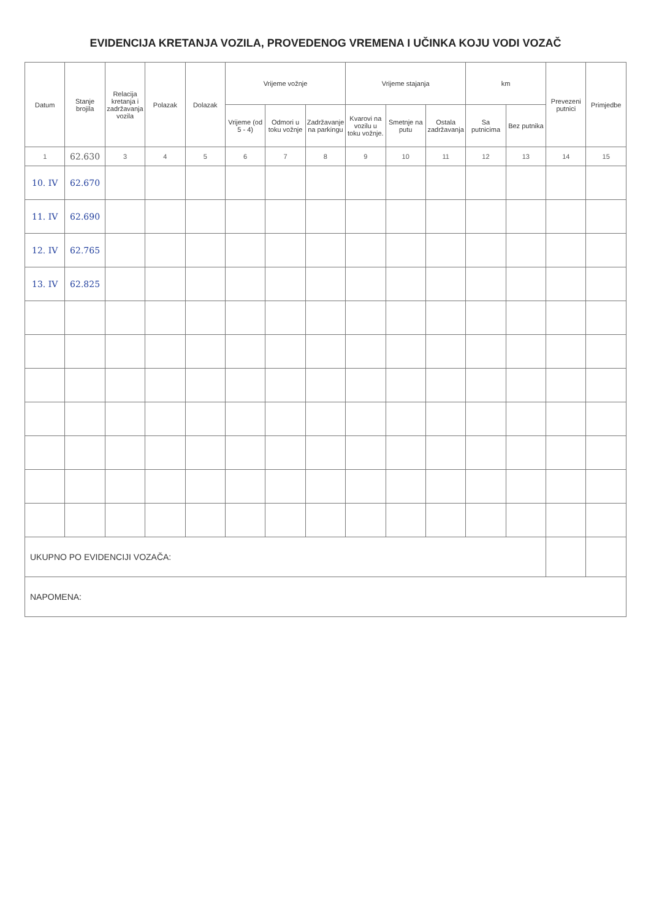EVIDENCIJA KRETANJA VOZILA, PROVEDENOG VREMENA I UČINKA KOJU VODI VOZAČ
| Datum | Stanje brojila | Relacija kretanja i zadržavanja vozila | Polazak | Dolazak | Vrijeme vožnje | | | Vrijeme stajanja | | | km | | Prevezeni putnici | Primjedbe |
| --- | --- | --- | --- | --- | --- | --- | --- | --- | --- | --- | --- | --- | --- | --- |
| | | | | | Vrijeme (od 5 - 4) | Odmori u toku vožnje | Zadržavanje na parkingu | Kvarovi na vozilu u toku vožnje. | Smetnje na putu | Ostala zadržavanja | Sa putnicima | Bez putnika | | |
| 1 | 62.630 | 3 | 4 | 5 | 6 | 7 | 8 | 9 | 10 | 11 | 12 | 13 | 14 | 15 |
| 10. IV | 62.670 | | | | | | | | | | | | | |
| 11. IV | 62.690 | | | | | | | | | | | | | |
| 12. IV | 62.765 | | | | | | | | | | | | | |
| 13. IV | 62.825 | | | | | | | | | | | | | |
| UKUPNO PO EVIDENCIJI VOZAČA: | | | | | | | | | | | | | | |
| NAPOMENA: | | | | | | | | | | | | | | |